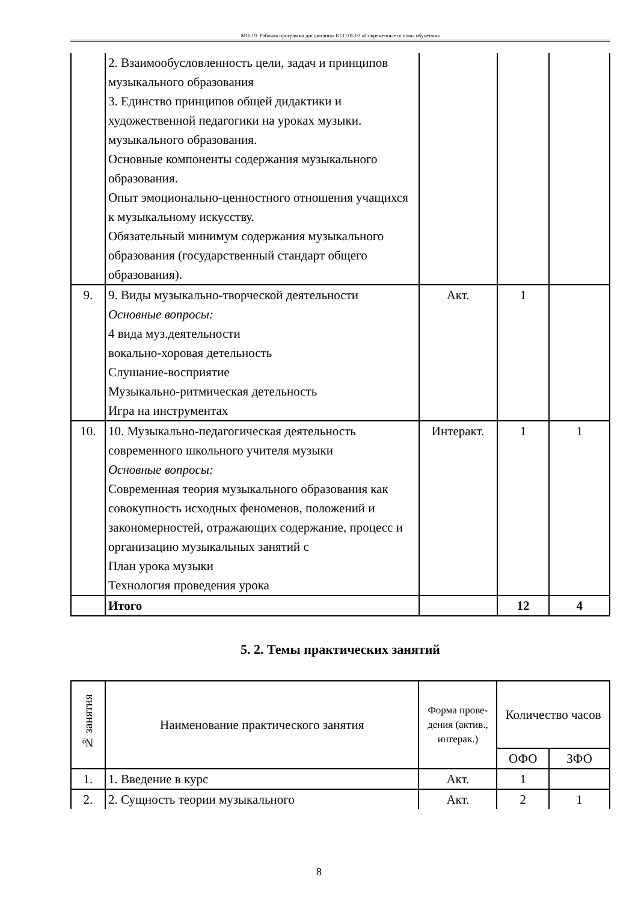МО-19: Рабочая программа дисциплины Б1.О.05.02 «Современные основы обучения»
| | 2. Взаимообусловленность цели, задач и принципов музыкального образования 3. Единство принципов общей дидактики и художественной педагогики на уроках музыки. музыкального образования. Основные компоненты содержания музыкального образования. Опыт эмоционально-ценностного отношения учащихся к музыкальному искусству. Обязательный минимум содержания музыкального образования (государственный стандарт общего образования). | | | |
| 9. | 9. Виды музыкально-творческой деятельности Основные вопросы: 4 вида муз.деятельности вокально-хоровая детельность Слушание-восприятие Музыкально-ритмическая детельность Игра на инструментах | Акт. | 1 | |
| 10. | 10. Музыкально-педагогическая деятельность современного школьного учителя музыки Основные вопросы: Современная теория музыкального образования как совокупность исходных феноменов, положений и закономерностей, отражающих содержание, процесс и организацию музыкальных занятий с План урока музыки Технология проведения урока | Интеракт. | 1 | 1 |
| | Итого | | 12 | 4 |
5. 2. Темы практических занятий
| № занятия | Наименование практического занятия | Форма прове-дения (актив., интерак.) | Количество часов | |
| --- | --- | --- | --- | --- |
| | | | ОФО | ЗФО |
| 1. | 1. Введение в курс | Акт. | 1 | |
| 2. | 2. Сущность теории музыкального | Акт. | 2 | 1 |
8